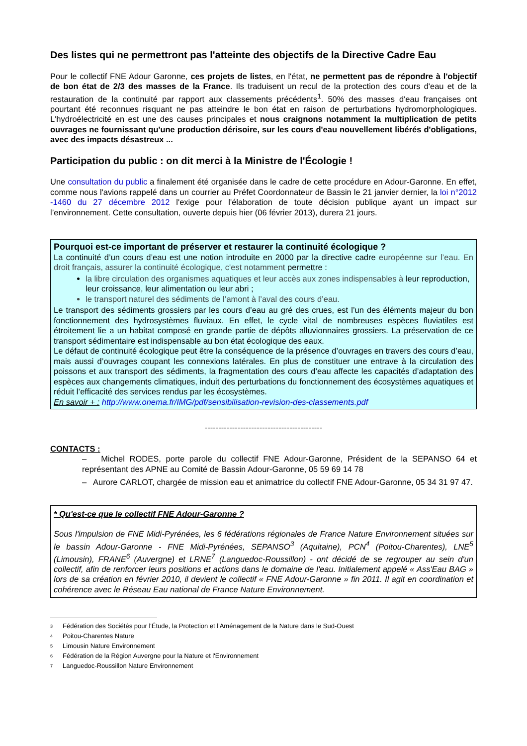Des listes qui ne permettront pas l'atteinte des objectifs de la Directive Cadre Eau
Pour le collectif FNE Adour Garonne, ces projets de listes, en l'état, ne permettent pas de répondre à l'objectif de bon état de 2/3 des masses de la France. Ils traduisent un recul de la protection des cours d'eau et de la restauration de la continuité par rapport aux classements précédents<sup>1</sup>. 50% des masses d'eau françaises ont pourtant été reconnues risquant ne pas atteindre le bon état en raison de perturbations hydromorphologiques. L'hydroélectricité en est une des causes principales et nous craignons notamment la multiplication de petits ouvrages ne fournissant qu'une production dérisoire, sur les cours d'eau nouvellement libérés d'obligations, avec des impacts désastreux ...
Participation du public : on dit merci à la Ministre de l'Écologie !
Une consultation du public a finalement été organisée dans le cadre de cette procédure en Adour-Garonne. En effet, comme nous l'avions rappelé dans un courrier au Préfet Coordonnateur de Bassin le 21 janvier dernier, la loi n°2012 -1460 du 27 décembre 2012 l'exige pour l'élaboration de toute décision publique ayant un impact sur l’environnement. Cette consultation, ouverte depuis hier (06 février 2013), durera 21 jours.
Pourquoi est-ce important de préserver et restaurer la continuité écologique ?
La continuité d’un cours d’eau est une notion introduite en 2000 par la directive cadre européenne sur l’eau. En droit français, assurer la continuité écologique, c'est notamment permettre :
la libre circulation des organismes aquatiques et leur accès aux zones indispensables à leur reproduction, leur croissance, leur alimentation ou leur abri ;
le transport naturel des sédiments de l’amont à l’aval des cours d’eau.
Le transport des sédiments grossiers par les cours d’eau au gré des crues, est l’un des éléments majeur du bon fonctionnement des hydrosystèmes fluviaux. En effet, le cycle vital de nombreuses espèces fluviatiles est étroitement lie a un habitat composé en grande partie de dépôts alluvionnaires grossiers. La préservation de ce transport sédimentaire est indispensable au bon état écologique des eaux.
Le défaut de continuité écologique peut être la conséquence de la présence d’ouvrages en travers des cours d’eau, mais aussi d’ouvrages coupant les connexions latérales. En plus de constituer une entrave à la circulation des poissons et aux transport des sédiments, la fragmentation des cours d’eau affecte les capacités d’adaptation des espèces aux changements climatiques, induit des perturbations du fonctionnement des écosystèmes aquatiques et réduit l’efficacité des services rendus par les écosystèmes.
En savoir + : http://www.onema.fr/IMG/pdf/sensibilisation-revision-des-classements.pdf
-------------------------------------------
CONTACTS :
– Michel RODES, porte parole du collectif FNE Adour-Garonne, Président de la SEPANSO 64 et représentant des APNE au Comité de Bassin Adour-Garonne, 05 59 69 14 78
– Aurore CARLOT, chargée de mission eau et animatrice du collectif FNE Adour-Garonne, 05 34 31 97 47.
* Qu'est-ce que le collectif FNE Adour-Garonne ?
Sous l'impulsion de FNE Midi-Pyrénées, les 6 fédérations régionales de France Nature Environnement situées sur le bassin Adour-Garonne - FNE Midi-Pyrénées, SEPANSO<sup>3</sup> (Aquitaine), PCN<sup>4</sup> (Poitou-Charentes), LNE<sup>5</sup> (Limousin), FRANE<sup>6</sup> (Auvergne) et LRNE<sup>7</sup> (Languedoc-Roussillon) - ont décidé de se regrouper au sein d'un collectif, afin de renforcer leurs positions et actions dans le domaine de l'eau. Initialement appelé « Ass'Eau BAG » lors de sa création en février 2010, il devient le collectif « FNE Adour-Garonne » fin 2011. Il agit en coordination et cohérence avec le Réseau Eau national de France Nature Environnement.
<sup>3</sup> Fédération des Sociétés pour l'Étude, la Protection et l'Aménagement de la Nature dans le Sud-Ouest
<sup>4</sup> Poitou-Charentes Nature
<sup>5</sup> Limousin Nature Environnement
<sup>6</sup> Fédération de la Région Auvergne pour la Nature et l'Environnement
<sup>7</sup> Languedoc-Roussillon Nature Environnement